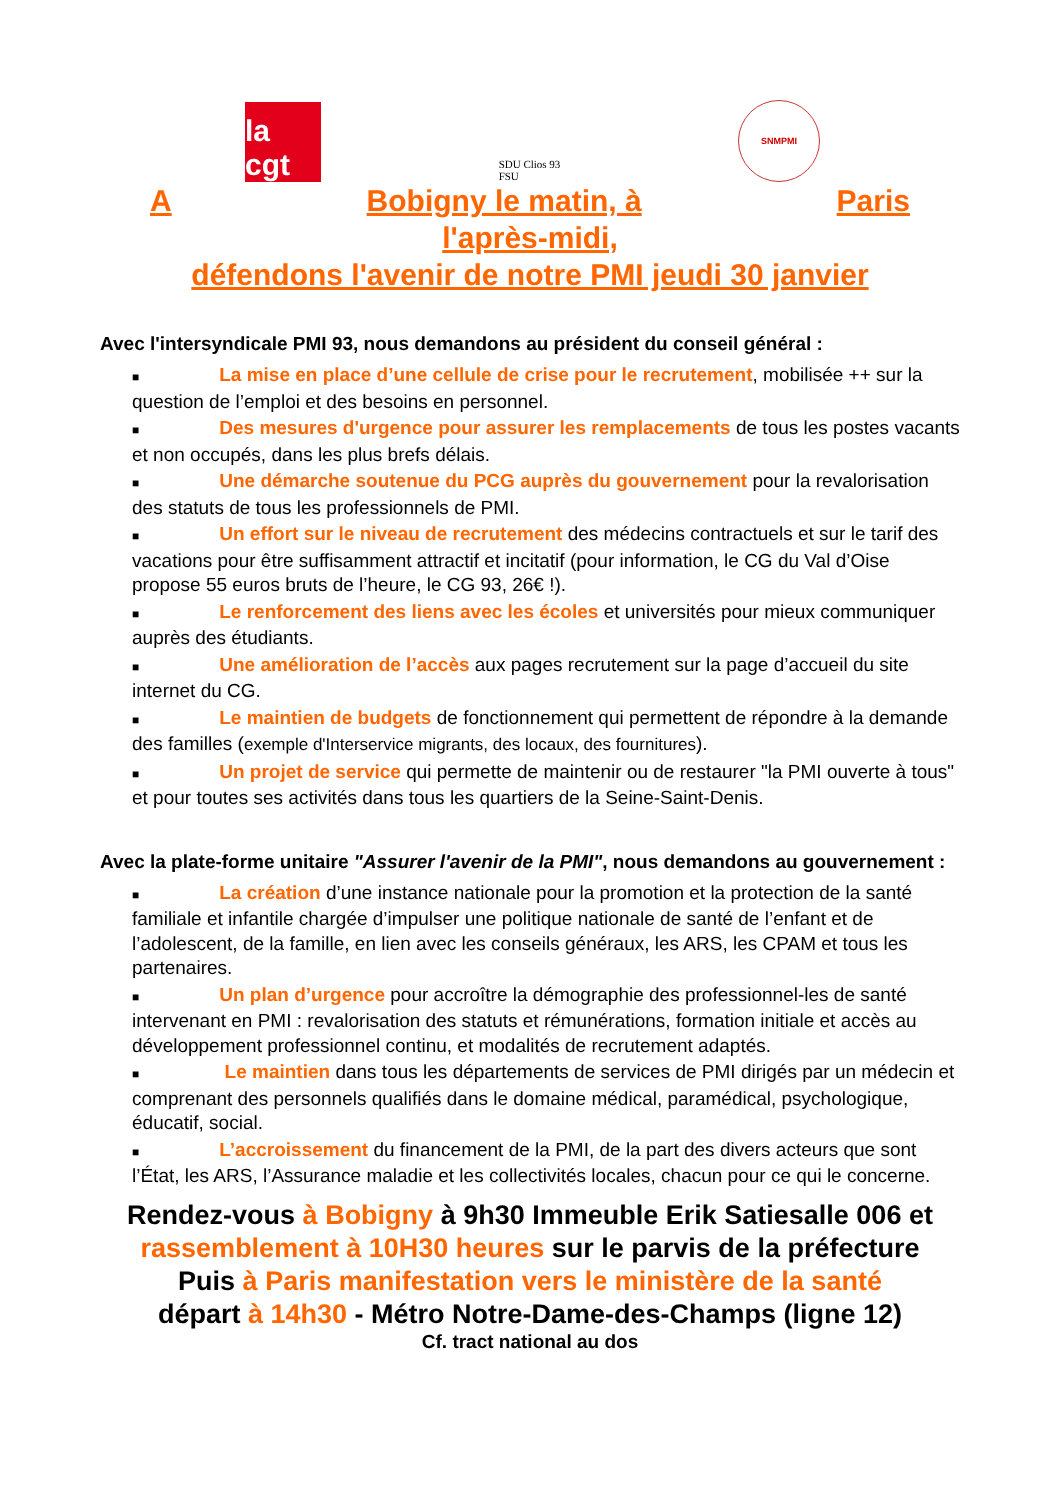la cgt
SDU Clios 93
FSU
SNMPMI
A Bobigny le matin, à Paris
l'après-midi,
défendons l'avenir de notre PMI jeudi 30 janvier
Avec l'intersyndicale PMI 93, nous demandons au président du conseil général :
■ La mise en place d’une cellule de crise pour le recrutement, mobilisée ++ sur la question de l’emploi et des besoins en personnel.
■ Des mesures d'urgence pour assurer les remplacements de tous les postes vacants et non occupés, dans les plus brefs délais.
■ Une démarche soutenue du PCG auprès du gouvernement pour la revalorisation des statuts de tous les professionnels de PMI.
■ Un effort sur le niveau de recrutement des médecins contractuels et sur le tarif des vacations pour être suffisamment attractif et incitatif (pour information, le CG du Val d’Oise propose 55 euros bruts de l’heure, le CG 93, 26€ !).
■ Le renforcement des liens avec les écoles et universités pour mieux communiquer auprès des étudiants.
■ Une amélioration de l’accès aux pages recrutement sur la page d’accueil du site internet du CG.
■ Le maintien de budgets de fonctionnement qui permettent de répondre à la demande des familles (exemple d'Interservice migrants, des locaux, des fournitures).
■ Un projet de service qui permette de maintenir ou de restaurer "la PMI ouverte à tous" et pour toutes ses activités dans tous les quartiers de la Seine-Saint-Denis.
Avec la plate-forme unitaire "Assurer l'avenir de la PMI", nous demandons au gouvernement :
■ La création d’une instance nationale pour la promotion et la protection de la santé familiale et infantile chargée d’impulser une politique nationale de santé de l’enfant et de l’adolescent, de la famille, en lien avec les conseils généraux, les ARS, les CPAM et tous les partenaires.
■ Un plan d’urgence pour accroître la démographie des professionnel-les de santé intervenant en PMI : revalorisation des statuts et rémunérations, formation initiale et accès au développement professionnel continu, et modalités de recrutement adaptés.
■ Le maintien dans tous les départements de services de PMI dirigés par un médecin et comprenant des personnels qualifiés dans le domaine médical, paramédical, psychologique, éducatif, social.
■ L’accroissement du financement de la PMI, de la part des divers acteurs que sont l’État, les ARS, l’Assurance maladie et les collectivités locales, chacun pour ce qui le concerne.
Rendez-vous à Bobigny à 9h30 Immeuble Erik Satiesalle 006 et rassemblement à 10H30 heures sur le parvis de la préfecture
Puis à Paris manifestation vers le ministère de la santé
départ à 14h30 - Métro Notre-Dame-des-Champs (ligne 12)
Cf. tract national au dos